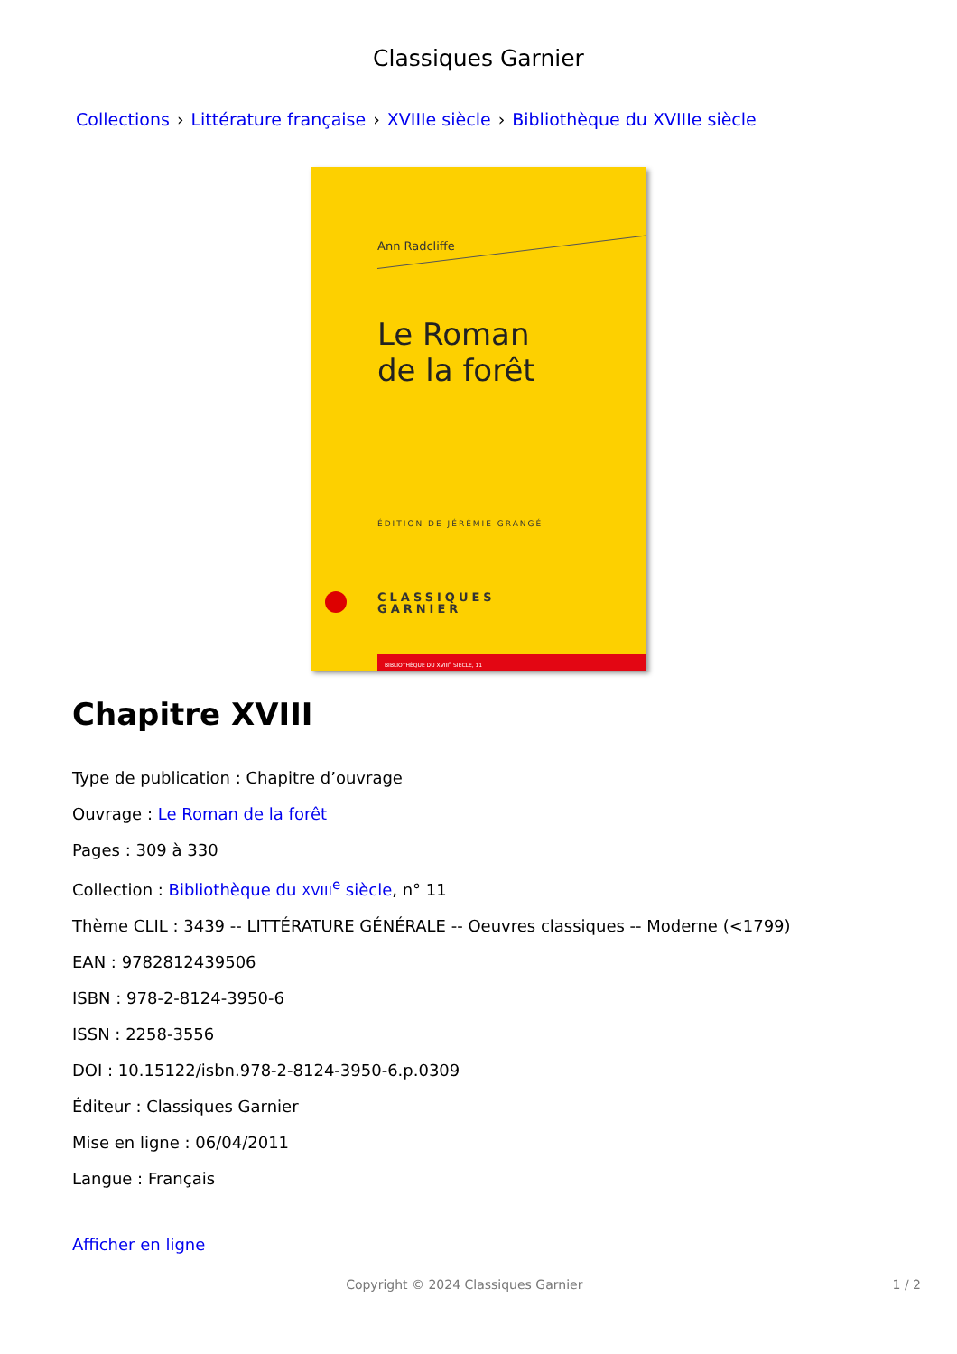Classiques Garnier
Collections › Littérature française › XVIIIe siècle › Bibliothèque du XVIIIe siècle
Ann Radcliffe
Le Roman
de la forêt
ÉDITION DE JÉRÉMIE GRANGÉ
CLASSIQUES
GARNIER
BIBLIOTHÈQUE DU XVIII<sup>e</sup> SIÈCLE, 11
Chapitre XVIII
Type de publication : Chapitre d’ouvrage
Ouvrage : Le Roman de la forêt
Pages : 309 à 330
Collection : Bibliothèque du XVIII<sup>e</sup> siècle, n° 11
Thème CLIL : 3439 -- LITTÉRATURE GÉNÉRALE -- Oeuvres classiques -- Moderne (<1799)
EAN : 9782812439506
ISBN : 978-2-8124-3950-6
ISSN : 2258-3556
DOI : 10.15122/isbn.978-2-8124-3950-6.p.0309
Éditeur : Classiques Garnier
Mise en ligne : 06/04/2011
Langue : Français
Afficher en ligne
Copyright © 2024 Classiques Garnier 1 / 2